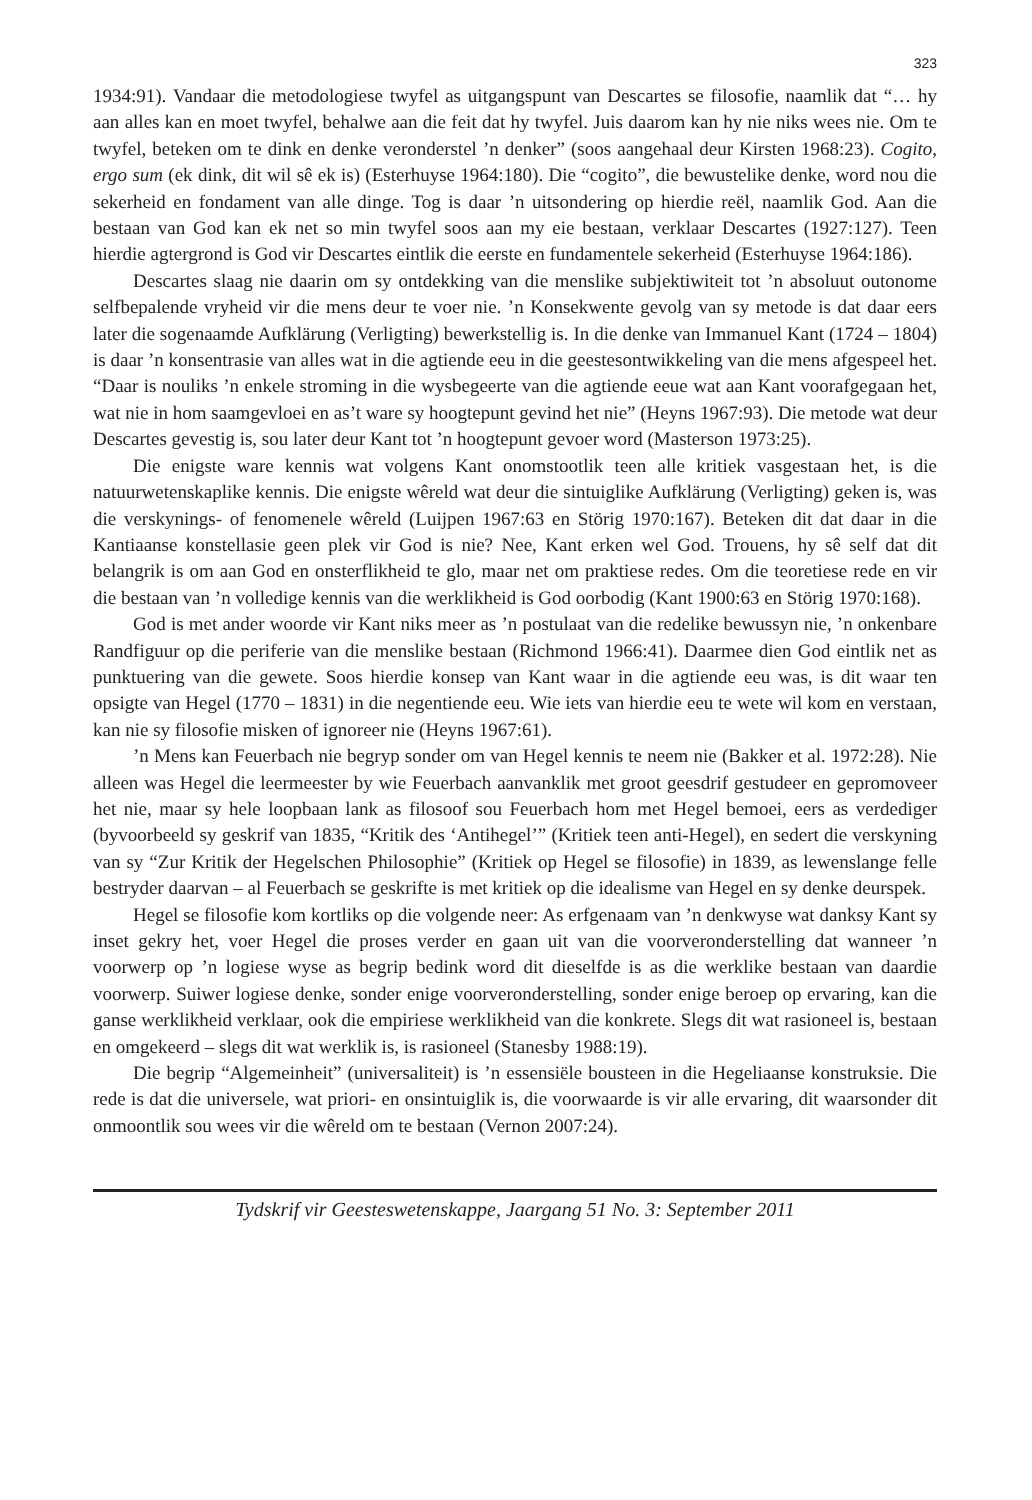323
1934:91). Vandaar die metodologiese twyfel as uitgangspunt van Descartes se filosofie, naamlik dat “… hy aan alles kan en moet twyfel, behalwe aan die feit dat hy twyfel. Juis daarom kan hy nie niks wees nie. Om te twyfel, beteken om te dink en denke veronderstel ’n denker” (soos aangehaal deur Kirsten 1968:23). Cogito, ergo sum (ek dink, dit wil sê ek is) (Esterhuyse 1964:180). Die “cogito”, die bewustelike denke, word nou die sekerheid en fondament van alle dinge. Tog is daar ’n uitsondering op hierdie reël, naamlik God. Aan die bestaan van God kan ek net so min twyfel soos aan my eie bestaan, verklaar Descartes (1927:127). Teen hierdie agtergrond is God vir Descartes eintlik die eerste en fundamentele sekerheid (Esterhuyse 1964:186).
Descartes slaag nie daarin om sy ontdekking van die menslike subjektiwiteit tot ’n absoluut outonome selfbepalende vryheid vir die mens deur te voer nie. ’n Konsekwente gevolg van sy metode is dat daar eers later die sogenaamde Aufklärung (Verligting) bewerkstellig is. In die denke van Immanuel Kant (1724 – 1804) is daar ’n konsentrasie van alles wat in die agtiende eeu in die geestesontwikkeling van die mens afgespeel het. “Daar is nouliks ’n enkele stroming in die wysbegeerte van die agtiende eeue wat aan Kant voorafgegaan het, wat nie in hom saamgevloei en as’t ware sy hoogtepunt gevind het nie” (Heyns 1967:93). Die metode wat deur Descartes gevestig is, sou later deur Kant tot ’n hoogtepunt gevoer word (Masterson 1973:25).
Die enigste ware kennis wat volgens Kant onomstootlik teen alle kritiek vasgestaan het, is die natuurwetenskaplike kennis. Die enigste wêreld wat deur die sintuiglike Aufklärung (Verligting) geken is, was die verskynings- of fenomenele wêreld (Luijpen 1967:63 en Störig 1970:167). Beteken dit dat daar in die Kantiaanse konstellasie geen plek vir God is nie? Nee, Kant erken wel God. Trouens, hy sê self dat dit belangrik is om aan God en onsterflikheid te glo, maar net om praktiese redes. Om die teoretiese rede en vir die bestaan van ’n volledige kennis van die werklikheid is God oorbodig (Kant 1900:63 en Störig 1970:168).
God is met ander woorde vir Kant niks meer as ’n postulaat van die redelike bewussyn nie, ’n onkenbare Randfiguur op die periferie van die menslike bestaan (Richmond 1966:41). Daarmee dien God eintlik net as punktuering van die gewete. Soos hierdie konsep van Kant waar in die agtiende eeu was, is dit waar ten opsigte van Hegel (1770 – 1831) in die negentiende eeu. Wie iets van hierdie eeu te wete wil kom en verstaan, kan nie sy filosofie misken of ignoreer nie (Heyns 1967:61).
’n Mens kan Feuerbach nie begryp sonder om van Hegel kennis te neem nie (Bakker et al. 1972:28). Nie alleen was Hegel die leermeester by wie Feuerbach aanvanklik met groot geesdrif gestudeer en gepromoveer het nie, maar sy hele loopbaan lank as filosoof sou Feuerbach hom met Hegel bemoei, eers as verdediger (byvoorbeeld sy geskrif van 1835, “Kritik des ‘Antihegel’” (Kritiek teen anti-Hegel), en sedert die verskyning van sy “Zur Kritik der Hegelschen Philosophie” (Kritiek op Hegel se filosofie) in 1839, as lewenslange felle bestryder daarvan – al Feuerbach se geskrifte is met kritiek op die idealisme van Hegel en sy denke deurspek.
Hegel se filosofie kom kortliks op die volgende neer: As erfgenaam van ’n denkwyse wat danksy Kant sy inset gekry het, voer Hegel die proses verder en gaan uit van die voorveronderstelling dat wanneer ’n voorwerp op ’n logiese wyse as begrip bedink word dit dieselfde is as die werklike bestaan van daardie voorwerp. Suiwer logiese denke, sonder enige voorveronderstelling, sonder enige beroep op ervaring, kan die ganse werklikheid verklaar, ook die empiriese werklikheid van die konkrete. Slegs dit wat rasioneel is, bestaan en omgekeerd – slegs dit wat werklik is, is rasioneel (Stanesby 1988:19).
Die begrip “Algemeinheit” (universaliteit) is ’n essensiële bousteen in die Hegeliaanse konstruksie. Die rede is dat die universele, wat priori- en onsintuiglik is, die voorwaarde is vir alle ervaring, dit waarsonder dit onmoontlik sou wees vir die wêreld om te bestaan (Vernon 2007:24).
Tydskrif vir Geesteswetenskappe, Jaargang 51 No. 3: September 2011